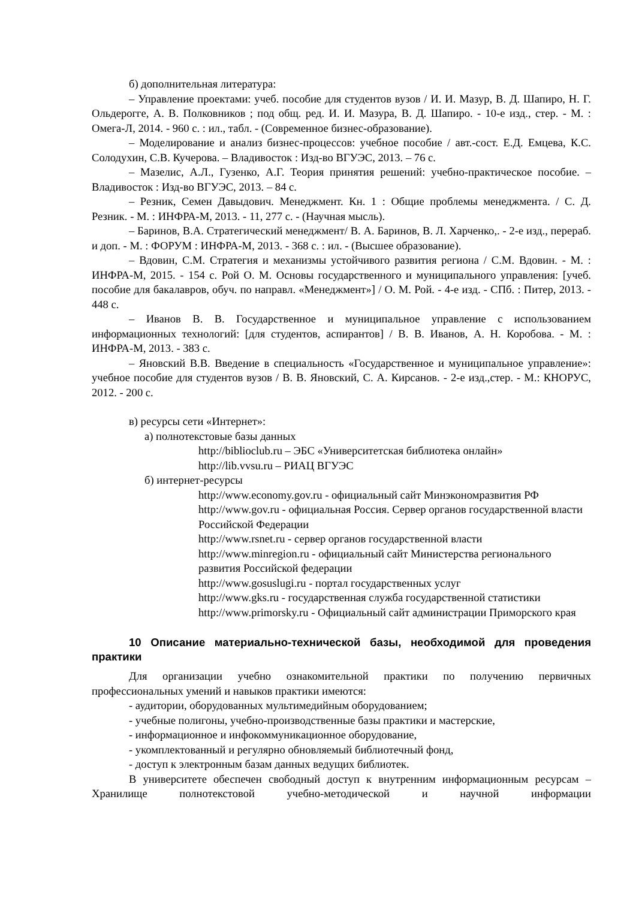б) дополнительная литература:
– Управление проектами: учеб. пособие для студентов вузов / И. И. Мазур, В. Д. Шапиро, Н. Г. Ольдерогге, А. В. Полковников ; под общ. ред. И. И. Мазура, В. Д. Шапиро. - 10-е изд., стер. - М. : Омега-Л, 2014. - 960 с. : ил., табл. - (Современное бизнес-образование).
– Моделирование и анализ бизнес-процессов: учебное пособие / авт.-сост. Е.Д. Емцева, К.С. Солодухин, С.В. Кучерова. – Владивосток : Изд-во ВГУЭС, 2013. – 76 с.
– Мазелис, А.Л., Гузенко, А.Г. Теория принятия решений: учебно-практическое пособие. – Владивосток : Изд-во ВГУЭС, 2013. – 84 с.
– Резник, Семен Давыдович. Менеджмент. Кн. 1 : Общие проблемы менеджмента. / С. Д. Резник. - М. : ИНФРА-М, 2013. - 11, 277 с. - (Научная мысль).
– Баринов, В.А. Стратегический менеджмент/ В. А. Баринов, В. Л. Харченко,. - 2-е изд., перераб. и доп. - М. : ФОРУМ : ИНФРА-М, 2013. - 368 с. : ил. - (Высшее образование).
– Вдовин, С.М. Стратегия и механизмы устойчивого развития региона / С.М. Вдовин. - М. : ИНФРА-М, 2015. - 154 с. Рой О. М. Основы государственного и муниципального управления: [учеб. пособие для бакалавров, обуч. по направл. «Менеджмент»] / О. М. Рой. - 4-е изд. - СПб. : Питер, 2013. - 448 с.
– Иванов В. В. Государственное и муниципальное управление с использованием информационных технологий: [для студентов, аспирантов] / В. В. Иванов, А. Н. Коробова. - М. : ИНФРА-М, 2013. - 383 с.
– Яновский В.В. Введение в специальность «Государственное и муниципальное управление»: учебное пособие для студентов вузов / В. В. Яновский, С. А. Кирсанов. - 2-е изд.,стер. - М.: КНОРУС, 2012. - 200 с.
в) ресурсы сети «Интернет»:
а) полнотекстовые базы данных
http://biblioclub.ru – ЭБС «Университетская библиотека онлайн»
http://lib.vvsu.ru – РИАЦ ВГУЭС
б) интернет-ресурсы
http://www.economy.gov.ru - официальный сайт Минэкономразвития РФ
http://www.gov.ru - официальная Россия. Сервер органов государственной власти Российской Федерации
http://www.rsnet.ru - сервер органов государственной власти
http://www.minregion.ru - официальный сайт Министерства регионального развития Российской федерации
http://www.gosuslugi.ru - портал государственных услуг
http://www.gks.ru - государственная служба государственной статистики
http://www.primorsky.ru - Официальный сайт администрации Приморского края
10 Описание материально-технической базы, необходимой для проведения практики
Для организации учебно ознакомительной практики по получению первичных профессиональных умений и навыков практики имеются:
- аудитории, оборудованных мультимедийным оборудованием;
- учебные полигоны, учебно-производственные базы практики и мастерские,
- информационное и инфокоммуникационное оборудование,
- укомплектованный и регулярно обновляемый библиотечный фонд,
- доступ к электронным базам данных ведущих библиотек.
В университете обеспечен свободный доступ к внутренним информационным ресурсам – Хранилище полнотекстовой учебно-методической и научной информации